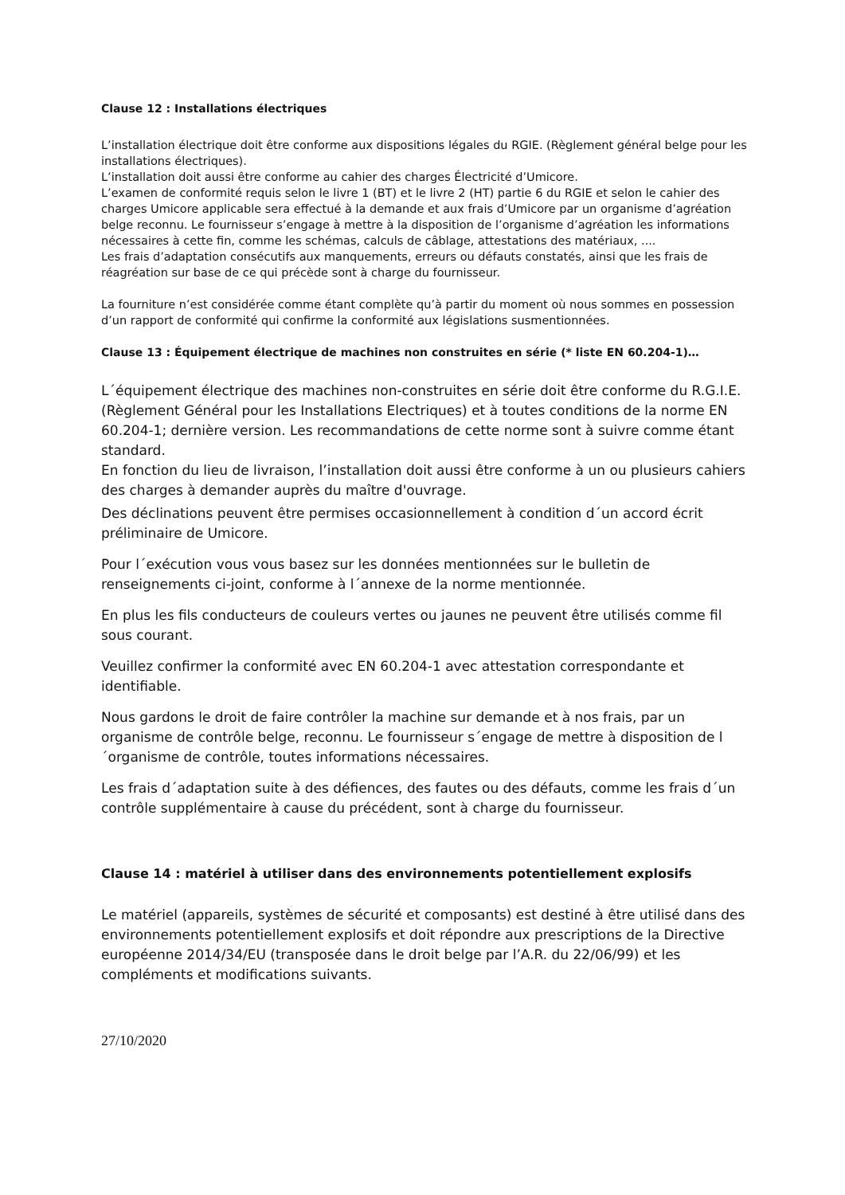Clause 12 : Installations électriques
L’installation électrique doit être conforme aux dispositions légales du RGIE. (Règlement général belge pour les installations électriques).
L’installation doit aussi être conforme au cahier des charges Électricité d’Umicore.
L’examen de conformité requis selon le livre 1 (BT) et le livre 2 (HT) partie 6 du RGIE et selon le cahier des charges Umicore applicable sera effectué à la demande et aux frais d’Umicore par un organisme d’agréation belge reconnu. Le fournisseur s’engage à mettre à la disposition de l’organisme d’agréation les informations nécessaires à cette fin, comme les schémas, calculs de câblage, attestations des matériaux, ....
Les frais d’adaptation consécutifs aux manquements, erreurs ou défauts constatés, ainsi que les frais de réagréation sur base de ce qui précède sont à charge du fournisseur.
La fourniture n’est considérée comme étant complète qu’à partir du moment où nous sommes en possession d’un rapport de conformité qui confirme la conformité aux législations susmentionnées.
Clause 13 : Équipement électrique de machines non construites en série (* liste EN 60.204-1)…
L´équipement électrique des machines non-construites en série doit être conforme du R.G.I.E. (Règlement Général pour les Installations Electriques) et à toutes conditions de la norme EN 60.204-1; dernière version. Les recommandations de cette norme sont à suivre comme étant standard.
En fonction du lieu de livraison, l’installation doit aussi être conforme à un ou plusieurs cahiers des charges à demander auprès du maître d'ouvrage.
Des déclinations peuvent être permises occasionnellement à condition d´un accord écrit préliminaire de Umicore.
Pour l´exécution vous vous basez sur les données mentionnées sur le bulletin de renseignements ci-joint, conforme à l´annexe de la norme mentionnée.
En plus les fils conducteurs de couleurs vertes ou jaunes ne peuvent être utilisés comme fil sous courant.
Veuillez confirmer la conformité avec EN 60.204-1 avec attestation correspondante et identifiable.
Nous gardons le droit de faire contrôler la machine sur demande et à nos frais, par un organisme de contrôle belge, reconnu. Le fournisseur s´engage de mettre à disposition de l´organisme de contrôle, toutes informations nécessaires.
Les frais d´adaptation suite à des défiences, des fautes ou des défauts, comme les frais d´un contrôle supplémentaire à cause du précédent, sont à charge du fournisseur.
Clause 14 : matériel à utiliser dans des environnements potentiellement explosifs
Le matériel (appareils, systèmes de sécurité et composants) est destiné à être utilisé dans des environnements potentiellement explosifs et doit répondre aux prescriptions de la Directive européenne 2014/34/EU (transposée dans le droit belge par l’A.R. du 22/06/99) et les compléments et modifications suivants.
27/10/2020